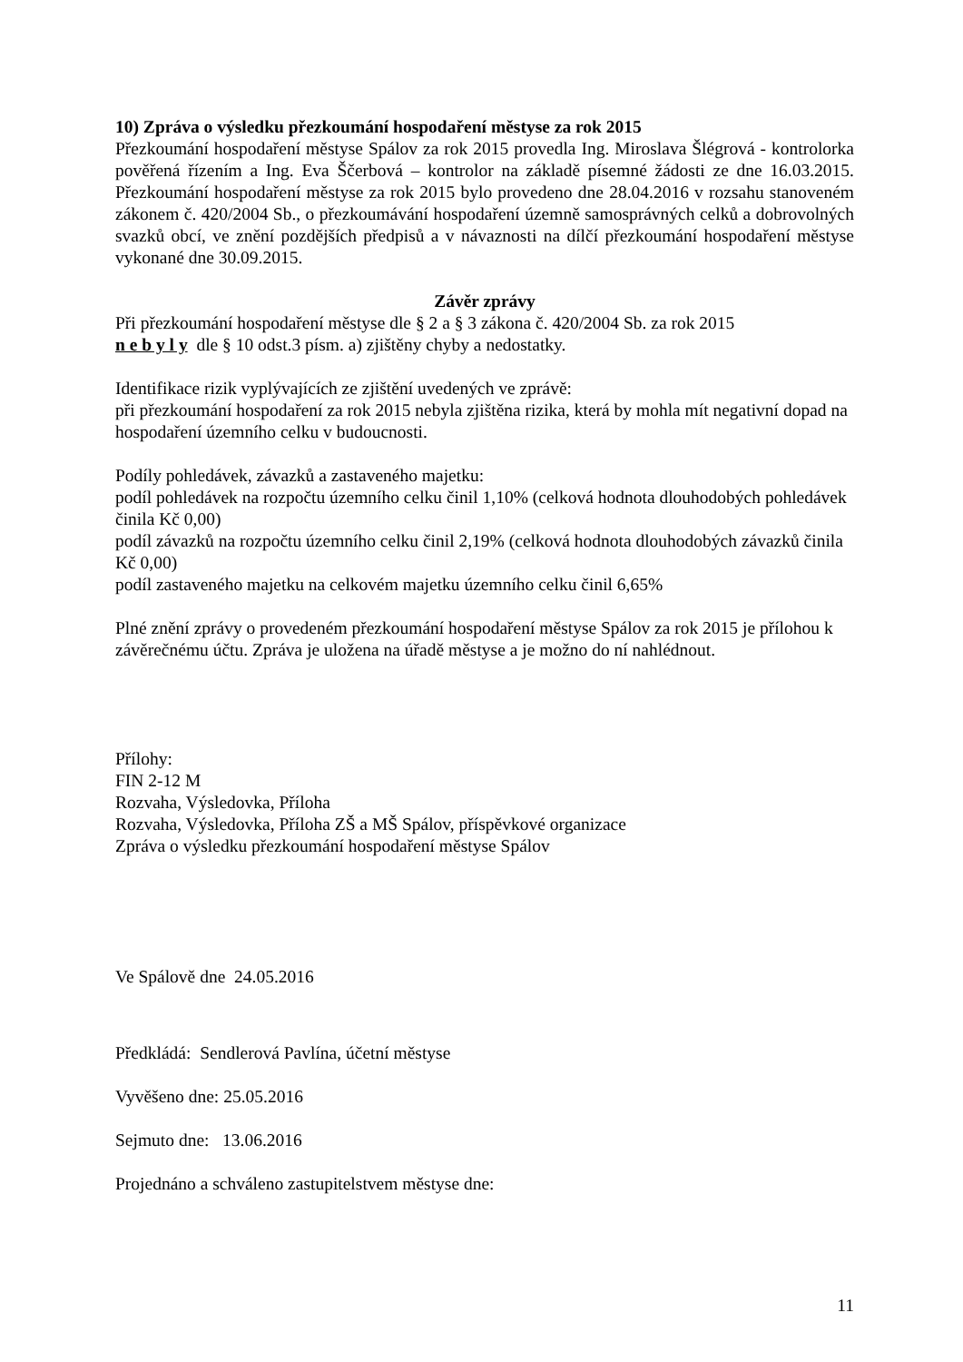10) Zpráva o výsledku přezkoumání hospodaření městyse za rok 2015
Přezkoumání hospodaření městyse Spálov za rok 2015 provedla Ing. Miroslava Šlégrová - kontrolorka pověřená řízením a Ing. Eva Ščerbová – kontrolor na základě písemné žádosti ze dne 16.03.2015. Přezkoumání hospodaření městyse za rok 2015 bylo provedeno dne 28.04.2016 v rozsahu stanoveném zákonem č. 420/2004 Sb., o přezkoumávání hospodaření územně samosprávných celků a dobrovolných svazků obcí, ve znění pozdějších předpisů a v návaznosti na dílčí přezkoumání hospodaření městyse vykonané dne 30.09.2015.
Závěr zprávy
Při přezkoumání hospodaření městyse dle § 2 a § 3 zákona č. 420/2004 Sb. za rok 2015
n e b y l y dle § 10 odst.3 písm. a) zjištěny chyby a nedostatky.
Identifikace rizik vyplývajících ze zjištění uvedených ve zprávě:
při přezkoumání hospodaření za rok 2015 nebyla zjištěna rizika, která by mohla mít negativní dopad na hospodaření územního celku v budoucnosti.
Podíly pohledávek, závazků a zastaveného majetku:
podíl pohledávek na rozpočtu územního celku činil 1,10% (celková hodnota dlouhodobých pohledávek činila Kč 0,00)
podíl závazků na rozpočtu územního celku činil 2,19% (celková hodnota dlouhodobých závazků činila Kč 0,00)
podíl zastaveného majetku na celkovém majetku územního celku činil 6,65%
Plné znění zprávy o provedeném přezkoumání hospodaření městyse Spálov za rok 2015 je přílohou k závěrečnému účtu. Zpráva je uložena na úřadě městyse a je možno do ní nahlédnout.
Přílohy:
FIN 2-12 M
Rozvaha, Výsledovka, Příloha
Rozvaha, Výsledovka, Příloha ZŠ a MŠ Spálov, příspěvkové organizace
Zpráva o výsledku přezkoumání hospodaření městyse Spálov
Ve Spálově dne 24.05.2016
Předkládá: Sendlerová Pavlína, účetní městyse
Vyvěšeno dne: 25.05.2016
Sejmuto dne: 13.06.2016
Projednáno a schváleno zastupitelstvem městyse dne:
11